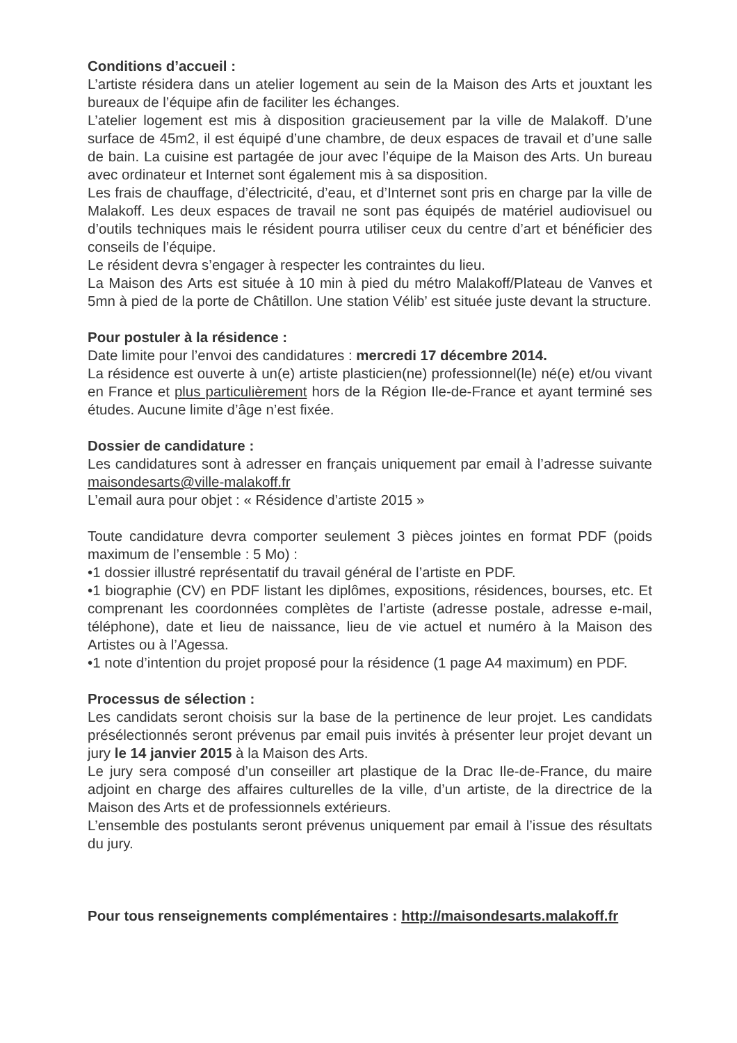Conditions d’accueil :
L’artiste résidera dans un atelier logement au sein de la Maison des Arts et jouxtant les bureaux de l’équipe afin de faciliter les échanges.
L’atelier logement est mis à disposition gracieusement par la ville de Malakoff. D’une surface de 45m2, il est équipé d’une chambre, de deux espaces de travail et d’une salle de bain. La cuisine est partagée de jour avec l’équipe de la Maison des Arts. Un bureau avec ordinateur et Internet sont également mis à sa disposition.
Les frais de chauffage, d’électricité, d’eau, et d’Internet sont pris en charge par la ville de Malakoff. Les deux espaces de travail ne sont pas équipés de matériel audiovisuel ou d’outils techniques mais le résident pourra utiliser ceux du centre d’art et bénéficier des conseils de l’équipe.
Le résident devra s’engager à respecter les contraintes du lieu.
La Maison des Arts est située à 10 min à pied du métro Malakoff/Plateau de Vanves et 5mn à pied de la porte de Châtillon. Une station Vélib’ est située juste devant la structure.
Pour postuler à la résidence :
Date limite pour l’envoi des candidatures : mercredi 17 décembre 2014.
La résidence est ouverte à un(e) artiste plasticien(ne) professionnel(le) né(e) et/ou vivant en France et plus particulièrement hors de la Région Ile-de-France et ayant terminé ses études. Aucune limite d’âge n’est fixée.
Dossier de candidature :
Les candidatures sont à adresser en français uniquement par email à l’adresse suivante maisondesarts@ville-malakoff.fr
L’email aura pour objet : « Résidence d’artiste 2015 »
Toute candidature devra comporter seulement 3 pièces jointes en format PDF (poids maximum de l’ensemble : 5 Mo) :
•1 dossier illustré représentatif du travail général de l’artiste en PDF.
•1 biographie (CV) en PDF listant les diplômes, expositions, résidences, bourses, etc. Et comprenant les coordonnées complètes de l’artiste (adresse postale, adresse e-mail, téléphone), date et lieu de naissance, lieu de vie actuel et numéro à la Maison des Artistes ou à l’Agessa.
•1 note d’intention du projet proposé pour la résidence (1 page A4 maximum) en PDF.
Processus de sélection :
Les candidats seront choisis sur la base de la pertinence de leur projet. Les candidats présélectionnés seront prévenus par email puis invités à présenter leur projet devant un jury le 14 janvier 2015 à la Maison des Arts.
Le jury sera composé d’un conseiller art plastique de la Drac Ile-de-France, du maire adjoint en charge des affaires culturelles de la ville, d’un artiste, de la directrice de la Maison des Arts et de professionnels extérieurs.
L’ensemble des postulants seront prévenus uniquement par email à l’issue des résultats du jury.
Pour tous renseignements complémentaires : http://maisondesarts.malakoff.fr